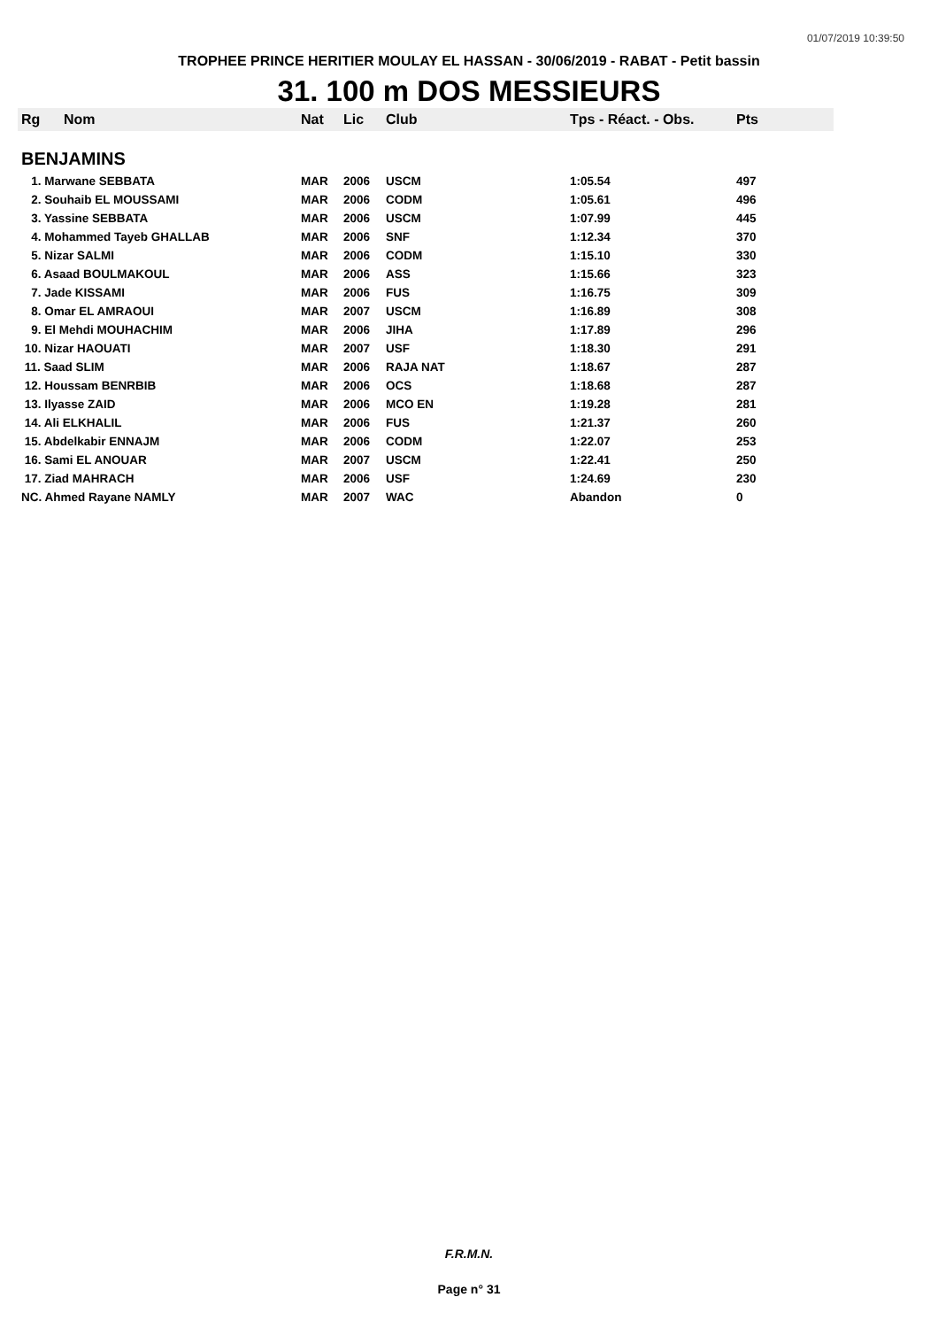01/07/2019 10:39:50
TROPHEE PRINCE HERITIER MOULAY EL HASSAN - 30/06/2019 - RABAT - Petit bassin
31. 100 m DOS MESSIEURS
| Rg | Nom | Nat | Lic | Club | Tps - Réact. - Obs. | Pts |
| --- | --- | --- | --- | --- | --- | --- |
| BENJAMINS | | | | | | |
| 1. Marwane SEBBATA | | MAR | 2006 | USCM | 1:05.54 | 497 |
| 2. Souhaib EL MOUSSAMI | | MAR | 2006 | CODM | 1:05.61 | 496 |
| 3. Yassine SEBBATA | | MAR | 2006 | USCM | 1:07.99 | 445 |
| 4. Mohammed Tayeb GHALLAB | | MAR | 2006 | SNF | 1:12.34 | 370 |
| 5. Nizar SALMI | | MAR | 2006 | CODM | 1:15.10 | 330 |
| 6. Asaad BOULMAKOUL | | MAR | 2006 | ASS | 1:15.66 | 323 |
| 7. Jade KISSAMI | | MAR | 2006 | FUS | 1:16.75 | 309 |
| 8. Omar EL AMRAOUI | | MAR | 2007 | USCM | 1:16.89 | 308 |
| 9. El Mehdi MOUHACHIM | | MAR | 2006 | JIHA | 1:17.89 | 296 |
| 10. Nizar HAOUATI | | MAR | 2007 | USF | 1:18.30 | 291 |
| 11. Saad SLIM | | MAR | 2006 | RAJA NAT | 1:18.67 | 287 |
| 12. Houssam BENRBIB | | MAR | 2006 | OCS | 1:18.68 | 287 |
| 13. Ilyasse ZAID | | MAR | 2006 | MCO EN | 1:19.28 | 281 |
| 14. Ali ELKHALIL | | MAR | 2006 | FUS | 1:21.37 | 260 |
| 15. Abdelkabir ENNAJM | | MAR | 2006 | CODM | 1:22.07 | 253 |
| 16. Sami EL ANOUAR | | MAR | 2007 | USCM | 1:22.41 | 250 |
| 17. Ziad MAHRACH | | MAR | 2006 | USF | 1:24.69 | 230 |
| NC. Ahmed Rayane NAMLY | | MAR | 2007 | WAC | Abandon | 0 |
F.R.M.N.
Page n° 31